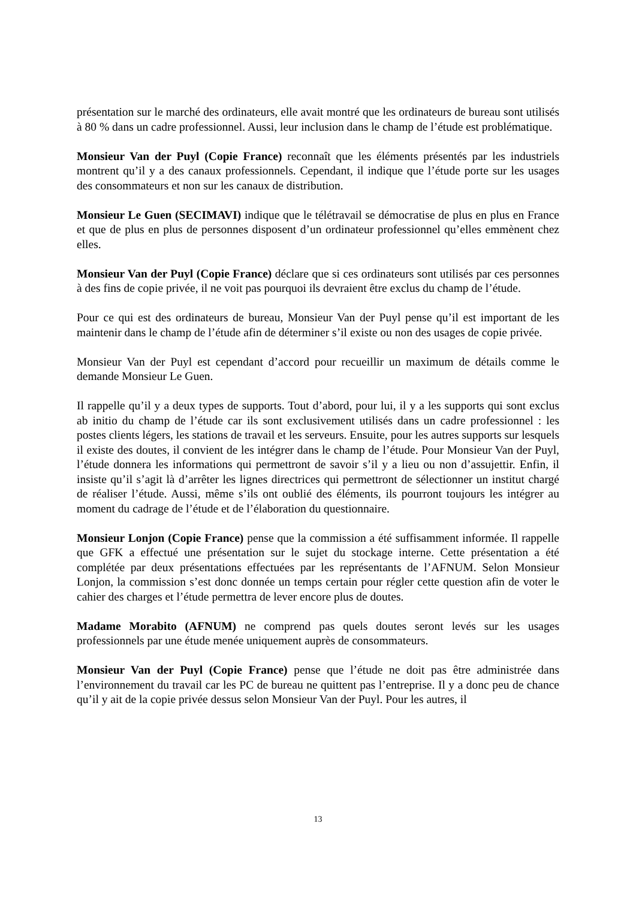présentation sur le marché des ordinateurs, elle avait montré que les ordinateurs de bureau sont utilisés à 80 % dans un cadre professionnel. Aussi, leur inclusion dans le champ de l’étude est problématique.
Monsieur Van der Puyl (Copie France) reconnaît que les éléments présentés par les industriels montrent qu’il y a des canaux professionnels. Cependant, il indique que l’étude porte sur les usages des consommateurs et non sur les canaux de distribution.
Monsieur Le Guen (SECIMAVI) indique que le télétravail se démocratise de plus en plus en France et que de plus en plus de personnes disposent d’un ordinateur professionnel qu’elles emmènent chez elles.
Monsieur Van der Puyl (Copie France) déclare que si ces ordinateurs sont utilisés par ces personnes à des fins de copie privée, il ne voit pas pourquoi ils devraient être exclus du champ de l’étude.
Pour ce qui est des ordinateurs de bureau, Monsieur Van der Puyl pense qu’il est important de les maintenir dans le champ de l’étude afin de déterminer s’il existe ou non des usages de copie privée.
Monsieur Van der Puyl est cependant d’accord pour recueillir un maximum de détails comme le demande Monsieur Le Guen.
Il rappelle qu’il y a deux types de supports. Tout d’abord, pour lui, il y a les supports qui sont exclus ab initio du champ de l’étude car ils sont exclusivement utilisés dans un cadre professionnel : les postes clients légers, les stations de travail et les serveurs. Ensuite, pour les autres supports sur lesquels il existe des doutes, il convient de les intégrer dans le champ de l’étude. Pour Monsieur Van der Puyl, l’étude donnera les informations qui permettront de savoir s’il y a lieu ou non d’assujettir. Enfin, il insiste qu’il s’agit là d’arrêter les lignes directrices qui permettront de sélectionner un institut chargé de réaliser l’étude. Aussi, même s’ils ont oublié des éléments, ils pourront toujours les intégrer au moment du cadrage de l’étude et de l’élaboration du questionnaire.
Monsieur Lonjon (Copie France) pense que la commission a été suffisamment informée. Il rappelle que GFK a effectué une présentation sur le sujet du stockage interne. Cette présentation a été complétée par deux présentations effectuées par les représentants de l’AFNUM. Selon Monsieur Lonjon, la commission s’est donc donnée un temps certain pour régler cette question afin de voter le cahier des charges et l’étude permettra de lever encore plus de doutes.
Madame Morabito (AFNUM) ne comprend pas quels doutes seront levés sur les usages professionnels par une étude menée uniquement auprès de consommateurs.
Monsieur Van der Puyl (Copie France) pense que l’étude ne doit pas être administrée dans l’environnement du travail car les PC de bureau ne quittent pas l’entreprise. Il y a donc peu de chance qu’il y ait de la copie privée dessus selon Monsieur Van der Puyl. Pour les autres, il
13